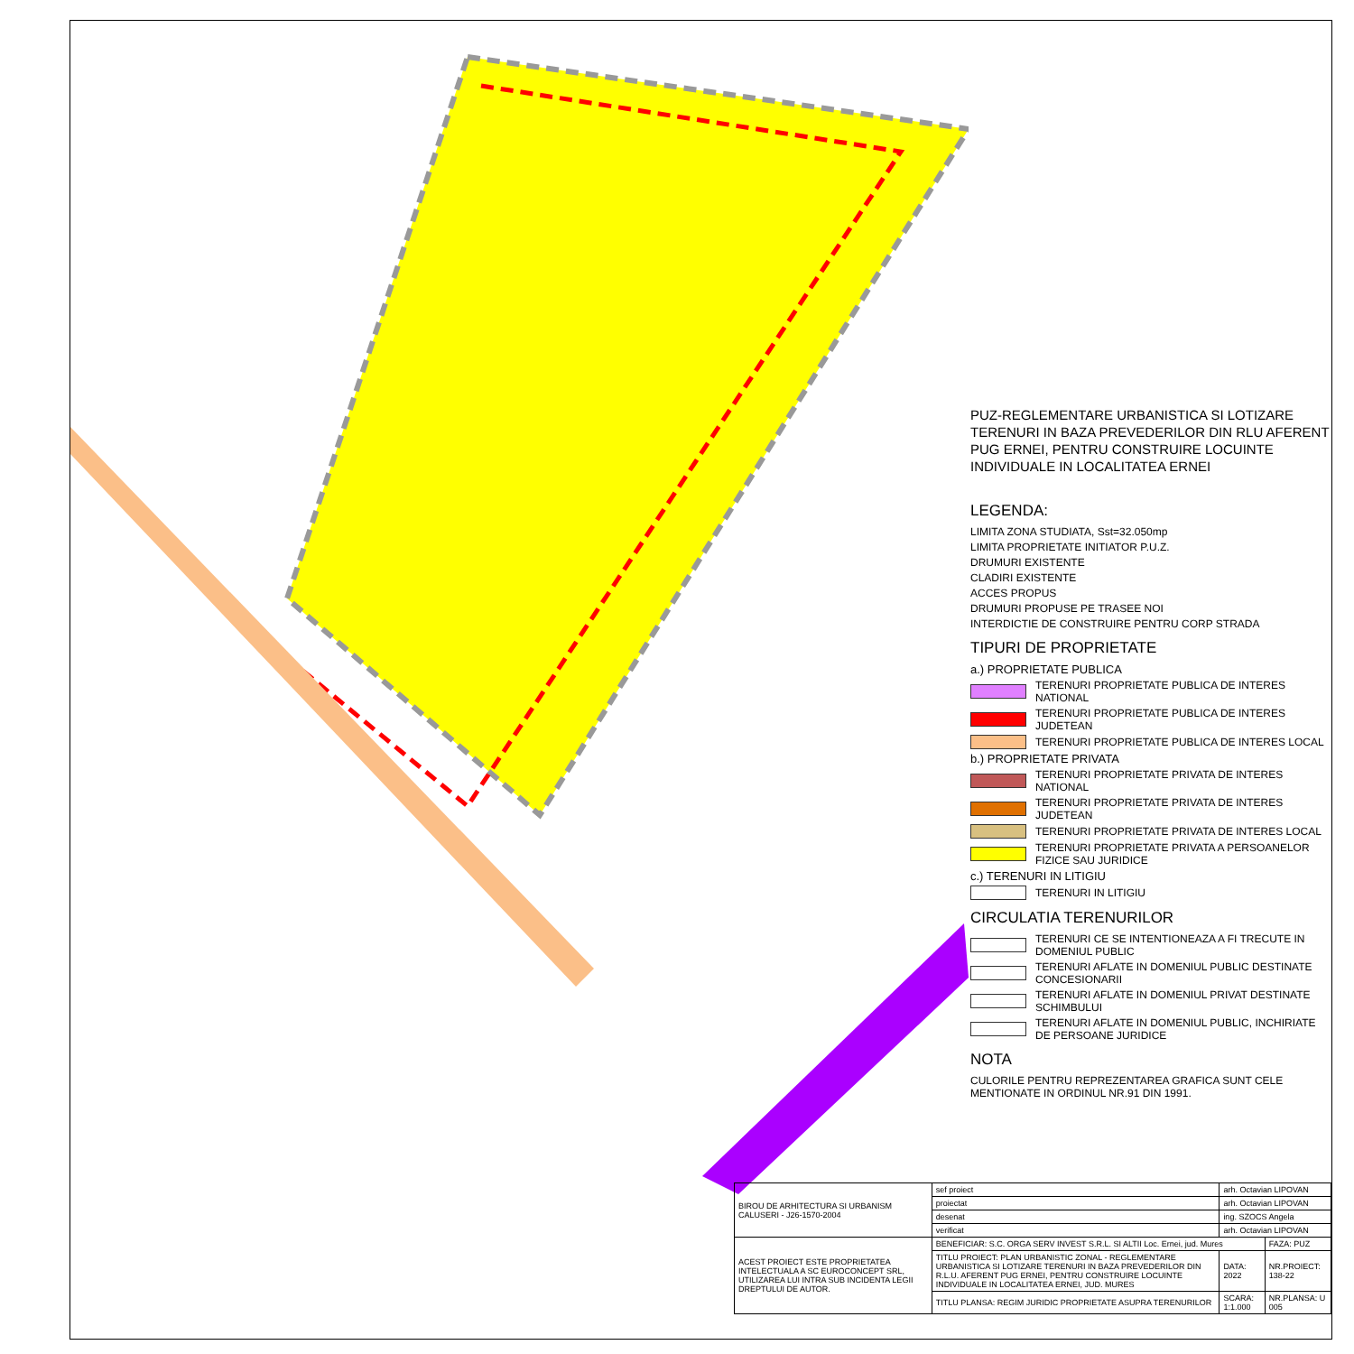PUZ-REGLEMENTARE URBANISTICA SI LOTIZARE TERENURI IN BAZA PREVEDERILOR DIN RLU AFERENT PUG ERNEI, PENTRU CONSTRUIRE LOCUINTE INDIVIDUALE IN LOCALITATEA ERNEI
LEGENDA:
LIMITA ZONA STUDIATA, Sst=32.050mp
LIMITA PROPRIETATE INITIATOR P.U.Z.
DRUMURI EXISTENTE
CLADIRI EXISTENTE
ACCES PROPUS
DRUMURI PROPUSE PE TRASEE NOI
INTERDICTIE DE CONSTRUIRE PENTRU CORP STRADA
TIPURI DE PROPRIETATE
a.) PROPRIETATE PUBLICA
TERENURI PROPRIETATE PUBLICA DE INTERES NATIONAL
TERENURI PROPRIETATE PUBLICA DE INTERES JUDETEAN
TERENURI PROPRIETATE PUBLICA DE INTERES LOCAL
b.) PROPRIETATE PRIVATA
TERENURI PROPRIETATE PRIVATA DE INTERES NATIONAL
TERENURI PROPRIETATE PRIVATA DE INTERES JUDETEAN
TERENURI PROPRIETATE PRIVATA DE INTERES LOCAL
TERENURI PROPRIETATE PRIVATA A PERSOANELOR FIZICE SAU JURIDICE
c.) TERENURI IN LITIGIU
TERENURI IN LITIGIU
CIRCULATIA TERENURILOR
TERENURI CE SE INTENTIONEAZA A FI TRECUTE IN DOMENIUL PUBLIC
TERENURI AFLATE IN DOMENIUL PUBLIC DESTINATE CONCESIONARII
TERENURI AFLATE IN DOMENIUL PRIVAT DESTINATE SCHIMBULUI
TERENURI AFLATE IN DOMENIUL PUBLIC, INCHIRIATE DE PERSOANE JURIDICE
NOTA
CULORILE PENTRU REPREZENTAREA GRAFICA SUNT CELE MENTIONATE IN ORDINUL NR.91 DIN 1991.
| BIROU DE ARHITECTURA SI URBANISM CALUSERI - J26-1570-2004 | sef proiect | arh. Octavian LIPOVAN | |
| | proiectat | arh. Octavian LIPOVAN | |
| | desenat | ing. SZOCS Angela | |
| | verificat | arh. Octavian LIPOVAN | |
| ACEST PROIECT ESTE PROPRIETATEA INTELECTUALA A SC EUROCONCEPT SRL, UTILIZAREA LUI INTRA SUB INCIDENTA LEGII DREPTULUI DE AUTOR. | BENEFICIAR: S.C. ORGA SERV INVEST S.R.L. SI ALTII Loc. Ernei, jud. Mures | | FAZA: PUZ |
| | TITLU PROIECT: PLAN URBANISTIC ZONAL - REGLEMENTARE URBANISTICA SI LOTIZARE TERENURI IN BAZA PREVEDERILOR DIN R.L.U. AFERENT PUG ERNEI, PENTRU CONSTRUIRE LOCUINTE INDIVIDUALE IN LOCALITATEA ERNEI, JUD. MURES | DATA: 2022 | NR.PROIECT: 138-22 |
| | TITLU PLANSA: REGIM JURIDIC PROPRIETATE ASUPRA TERENURILOR | SCARA: 1:1.000 | NR.PLANSA: U 005 |